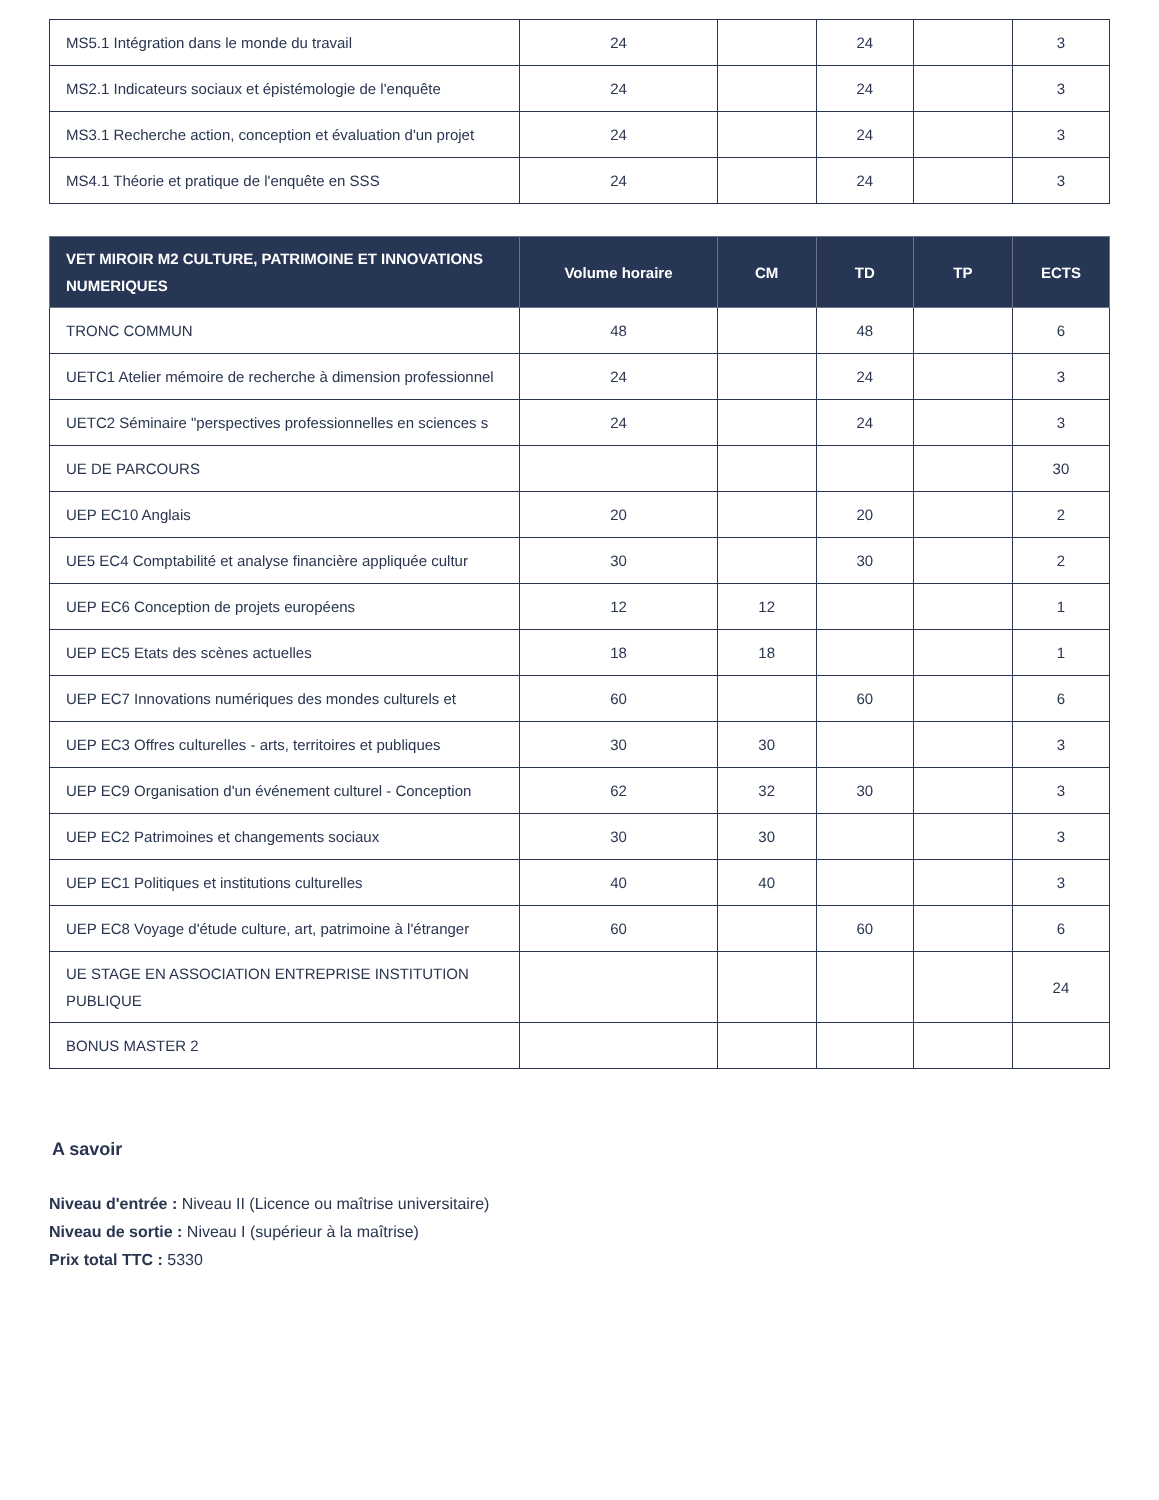| MS5.1 Intégration dans le monde du travail | 24 | | 24 | | 3 |
| MS2.1 Indicateurs sociaux et épistémologie de l'enquête | 24 | | 24 | | 3 |
| MS3.1 Recherche action, conception et évaluation d'un projet | 24 | | 24 | | 3 |
| MS4.1 Théorie et pratique de l'enquête en SSS | 24 | | 24 | | 3 |
| VET MIROIR M2 CULTURE, PATRIMOINE ET INNOVATIONS NUMERIQUES | Volume horaire | CM | TD | TP | ECTS |
| --- | --- | --- | --- | --- | --- |
| TRONC COMMUN | 48 | | 48 | | 6 |
| UETC1 Atelier mémoire de recherche à dimension professionnel | 24 | | 24 | | 3 |
| UETC2 Séminaire "perspectives professionnelles en sciences s | 24 | | 24 | | 3 |
| UE DE PARCOURS | | | | | 30 |
| UEP EC10 Anglais | 20 | | 20 | | 2 |
| UE5 EC4 Comptabilité et analyse financière appliquée cultur | 30 | | 30 | | 2 |
| UEP EC6 Conception de projets européens | 12 | 12 | | | 1 |
| UEP EC5 Etats des scènes actuelles | 18 | 18 | | | 1 |
| UEP EC7 Innovations numériques des mondes culturels et | 60 | | 60 | | 6 |
| UEP EC3 Offres culturelles - arts, territoires et publiques | 30 | 30 | | | 3 |
| UEP EC9 Organisation d'un événement culturel - Conception | 62 | 32 | 30 | | 3 |
| UEP EC2 Patrimoines et changements sociaux | 30 | 30 | | | 3 |
| UEP EC1 Politiques et institutions culturelles | 40 | 40 | | | 3 |
| UEP EC8 Voyage d'étude culture, art, patrimoine à l'étranger | 60 | | 60 | | 6 |
| UE STAGE EN ASSOCIATION ENTREPRISE INSTITUTION PUBLIQUE | | | | | 24 |
| BONUS MASTER 2 | | | | | |
A savoir
Niveau d'entrée : Niveau II (Licence ou maîtrise universitaire)
Niveau de sortie : Niveau I (supérieur à la maîtrise)
Prix total TTC : 5330